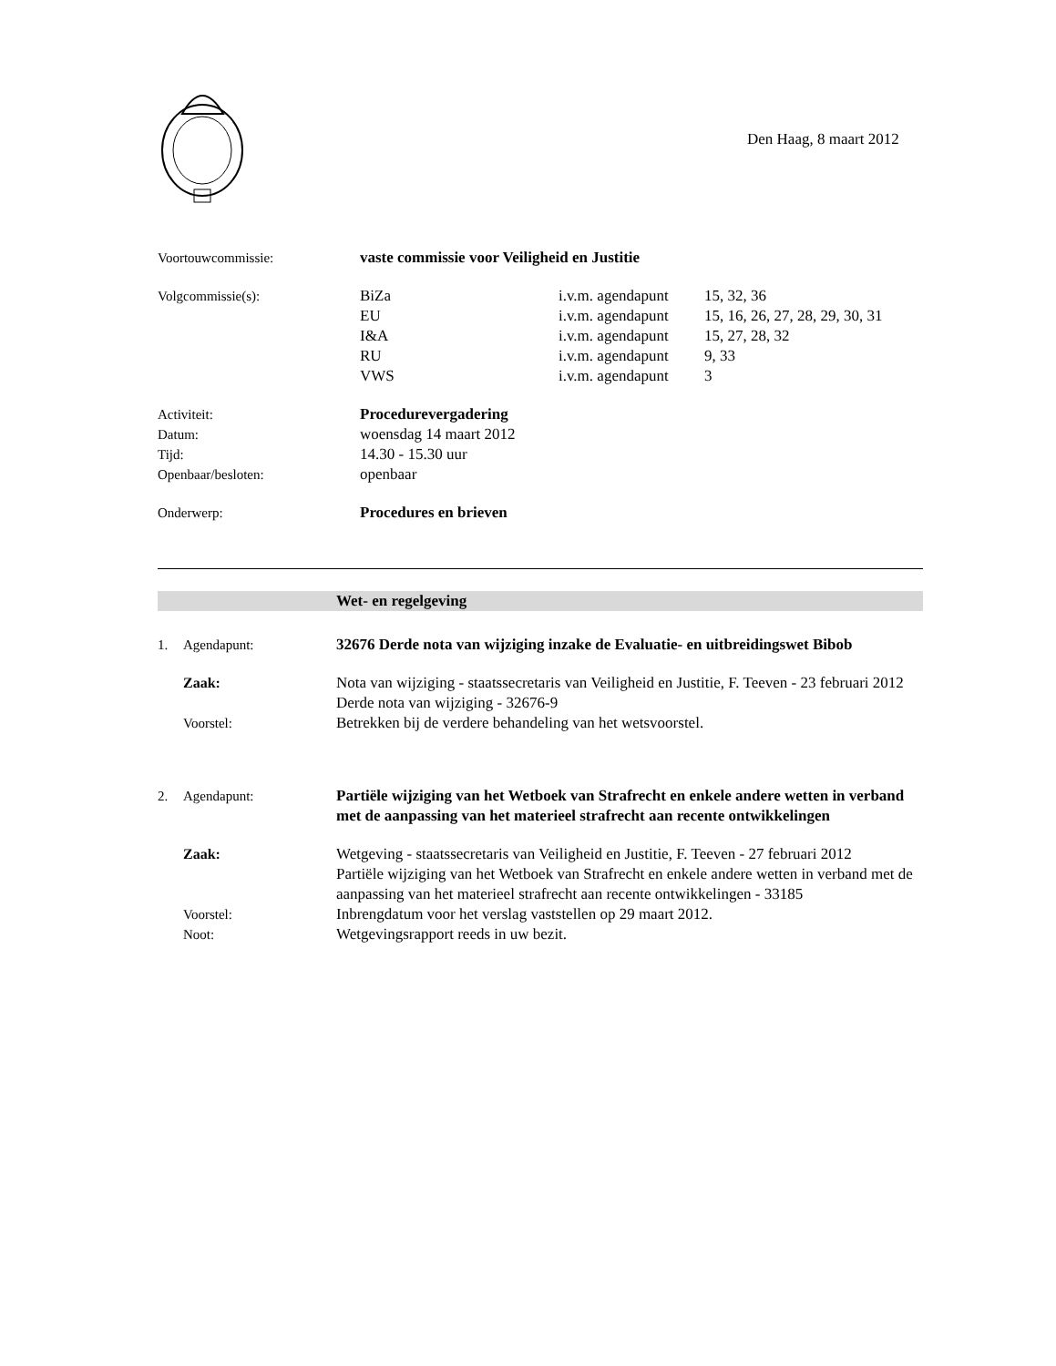Den Haag, 8 maart 2012
Voortouwcommissie: vaste commissie voor Veiligheid en Justitie
Volgcommissie(s): BiZa i.v.m. agendapunt
15, 32, 36
EU i.v.m. agendapunt
15, 16, 26, 27, 28, 29, 30, 31
I&A i.v.m. agendapunt
15, 27, 28, 32
RU i.v.m. agendapunt
9, 33
VWS i.v.m. agendapunt
3
Activiteit: Procedurevergadering
Datum: woensdag 14 maart 2012
Tijd: 14.30 - 15.30 uur
Openbaar/besloten: openbaar
Onderwerp: Procedures en brieven
Wet- en regelgeving
1. Agendapunt: 32676 Derde nota van wijziging inzake de Evaluatie- en uitbreidingswet Bibob
Zaak: Nota van wijziging - staatssecretaris van Veiligheid en Justitie, F. Teeven - 23 februari 2012
Derde nota van wijziging - 32676-9
Voorstel: Betrekken bij de verdere behandeling van het wetsvoorstel.
2. Agendapunt: Partiële wijziging van het Wetboek van Strafrecht en enkele andere wetten in verband met de aanpassing van het materieel strafrecht aan recente ontwikkelingen
Zaak: Wetgeving - staatssecretaris van Veiligheid en Justitie, F. Teeven - 27 februari 2012
Partiële wijziging van het Wetboek van Strafrecht en enkele andere wetten in verband met de aanpassing van het materieel strafrecht aan recente ontwikkelingen - 33185
Voorstel: Inbrengdatum voor het verslag vaststellen op 29 maart 2012.
Noot: Wetgevingsrapport reeds in uw bezit.